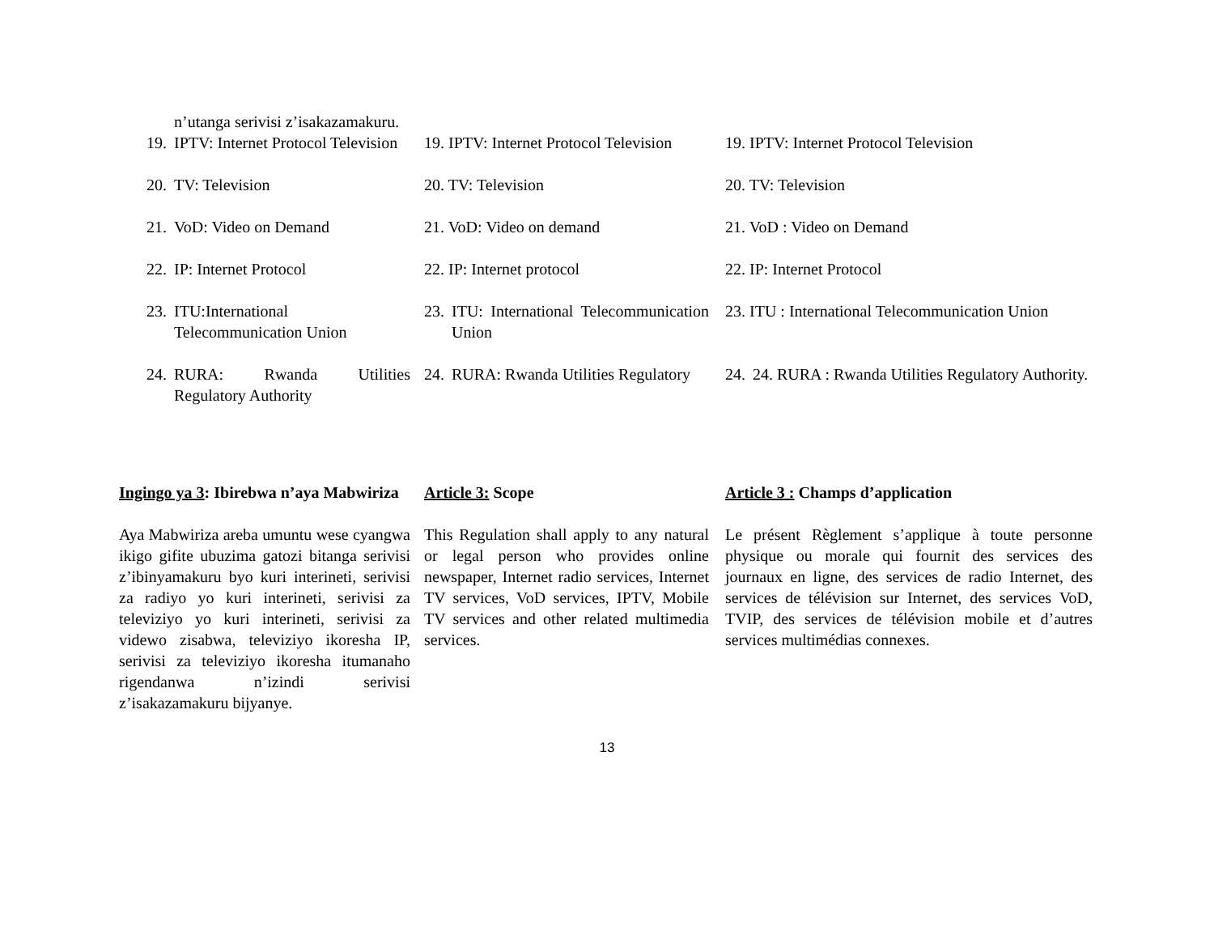n’utanga serivisi z’isakazamakuru.
19. IPTV: Internet Protocol Television
19. IPTV: Internet Protocol Television
19. IPTV: Internet Protocol Television
20. TV: Television 20. TV: Television 20. TV: Television
21. VoD: Video on Demand 21. VoD: Video on demand 21. VoD : Video on Demand
22. IP: Internet Protocol 22. IP: Internet protocol 22. IP: Internet Protocol
23. ITU:International Telecommunication Union
23. ITU: International Telecommunication Union
23. ITU : International Telecommunication Union
24. RURA: Rwanda Utilities Regulatory Authority
24. RURA: Rwanda Utilities Regulatory
24. 24. RURA : Rwanda Utilities Regulatory Authority.
Ingingo ya 3: Ibirebwa n’aya Mabwiriza
Article 3: Scope Article 3 : Champs d’application
Aya Mabwiriza areba umuntu wese cyangwa ikigo gifite ubuzima gatozi bitanga serivisi z’ibinyamakuru byo kuri interineti, serivisi za radiyo yo kuri interineti, serivisi za televiziyo yo kuri interineti, serivisi za videwo zisabwa, televiziyo ikoresha IP, serivisi za televiziyo ikoresha itumanaho rigendanwa n’izindi serivisi z’isakazamakuru bijyanye.
This Regulation shall apply to any natural or legal person who provides online newspaper, Internet radio services, Internet TV services, VoD services, IPTV, Mobile TV services and other related multimedia services.
Le présent Règlement s’applique à toute personne physique ou morale qui fournit des services des journaux en ligne, des services de radio Internet, des services de télévision sur Internet, des services VoD, TVIP, des services de télévision mobile et d’autres services multimédias connexes.
13